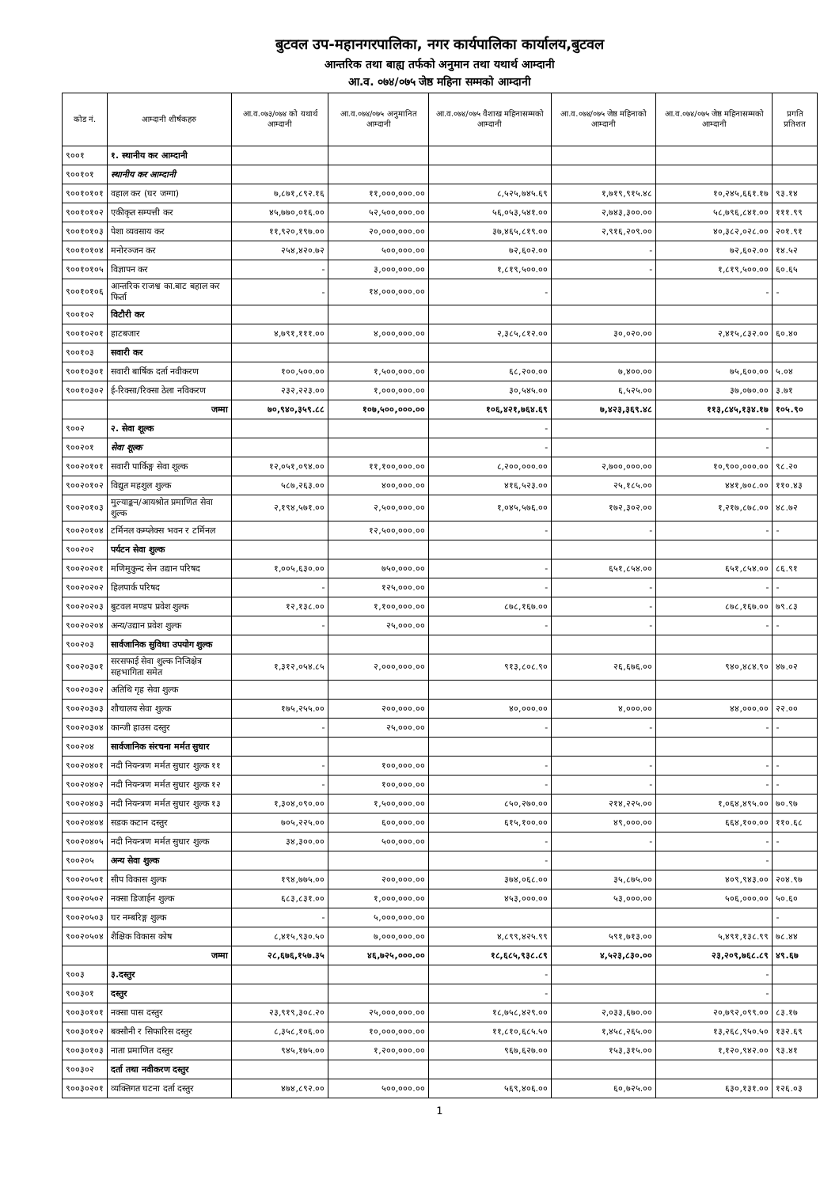बुटवल उप-महानगरपालिका, नगर कार्यपालिका कार्यालय,बुटवल
आन्तरिक तथा बाह्य तर्फको अनुमान तथा यथार्थ आम्दानी
आ.व. ०७४/०७५ जेष्ठ महिना सम्मको आम्दानी
| कोड नं. | आम्दानी शीर्षकहरु | आ.व.०७३/०७४ को यथार्थ आम्दानी | आ.व.०७४/०७५ अनुमानित आम्दानी | आ.व.०७४/०७५ वैशाख महिनासम्मको आम्दानी | आ.व.०७४/०७५ जेष्ठ महिनाको आम्दानी | आ.व.०७४/०७५ जेष्ठ महिनासम्मको आम्दानी | प्रगति प्रतिशत |
| --- | --- | --- | --- | --- | --- | --- | --- |
| ९००१ | १. स्थानीय कर आम्दानी | | | | | | |
| ९००१०१ | स्थानीय कर आम्दानी | | | | | | |
| ९००१०१०१ | वहाल कर (घर जग्गा) | ७,८७१,८९२.१६ | ११,०००,०००.०० | ८,५२५,७४५.६९ | १,७१९,९१५.४८ | १०,२४५,६६१.१७ | ९३.१४ |
| ९००१०१०२ | एकीकृत सम्पत्ती कर | ४५,७७०,०१६.०० | ५२,५००,०००.०० | ५६,०५३,५४१.०० | २,७४३,३००.०० | ५८,७९६,८४१.०० | १११.९९ |
| ९००१०१०३ | पेशा व्यवसाय कर | ११,९२०,१९७.०० | २०,०००,०००.०० | ३७,४६५,८१९.०० | २,९१६,२०९.०० | ४०,३८२,०२८.०० | २०१.९१ |
| ९००१०१०४ | मनोरञ्जन कर | २५४,४२०.७२ | ५००,०००.०० | ७२,६०२.०० | - | ७२,६०२.०० | १४.५२ |
| ९००१०१०५ | विज्ञापन कर | - | ३,०००,०००.०० | १,८१९,५००.०० | - | १,८१९,५००.०० | ६०.६५ |
| ९००१०१०६ | आन्तरिक राजश्व का.बाट बहाल कर फिर्ता | - | १४,०००,०००.०० | - | | - | - |
| ९००१०२ | विटौरी कर | | | | | | |
| ९००१०२०१ | हाटबजार | ४,७९१,१११.०० | ४,०००,०००.०० | २,३८५,८१२.०० | ३०,०२०.०० | २,४१५,८३२.०० | ६०.४० |
| ९००१०३ | सवारी कर | | | | | | |
| ९००१०३०१ | सवारी बार्षिक दर्ता नवीकरण | १००,५००.०० | १,५००,०००.०० | ६८,२००.०० | ७,४००.०० | ७५,६००.०० | ५.०४ |
| ९००१०३०२ | ई-रिक्सा/रिक्सा ठेला नविकरण | २३२,२२३.०० | १,०००,०००.०० | ३०,५४५.०० | ६,५२५.०० | ३७,०७०.०० | ३.७१ |
| | जम्मा | ७०,९४०,३५९.८८ | १०७,५००,०००.०० | १०६,४२१,७६४.६९ | ७,४२३,३६९.४८ | ११३,८४५,१३४.१७ | १०५.९० |
| ९००२ | २. सेवा शूल्क | | | - | | - | |
| ९००२०१ | सेवा शूल्क | | | - | | - | |
| ९००२०१०१ | सवारी पार्किङ्ग सेवा शूल्क | १२,०५१,०९४.०० | ११,१००,०००.०० | ८,२००,०००.०० | २,७००,०००.०० | १०,९००,०००.०० | ९८.२० |
| ९००२०१०२ | विद्युत महशुल शुल्क | ५८७,२६३.०० | ४००,०००.०० | ४१६,५२३.०० | २५,१८५.०० | ४४१,७०८.०० | ११०.४३ |
| ९००२०१०३ | मुल्याङ्कन/आयश्रोत प्रमाणित सेवा शुल्क | २,१९४,५७१.०० | २,५००,०००.०० | १,०४५,५७६.०० | १७२,३०२.०० | १,२१७,८७८.०० | ४८.७२ |
| ९००२०१०४ | टर्मिनल कम्प्लेक्स भवन र टर्मिनल | | १२,५००,०००.०० | - | - | - | - |
| ९००२०२ | पर्यटन सेवा शुल्क | | | | | | |
| ९००२०२०१ | मणिमुकुन्द सेन उद्यान परिषद | १,००५,६३०.०० | ७५०,०००.०० | - | ६५१,८५४.०० | ६५१,८५४.०० | ८६.९१ |
| ९००२०२०२ | हिलपार्क परिषद | - | १२५,०००.०० | - | - | - | - |
| ९००२०२०३ | बुटवल मण्डप प्रवेश शुल्क | १२,१३८.०० | १,१००,०००.०० | ८७८,१६७.०० | - | ८७८,१६७.०० | ७९.८३ |
| ९००२०२०४ | अन्य/उद्यान प्रवेश शुल्क | - | २५,०००.०० | - | - | - | - |
| ९००२०३ | सार्वजानिक सुविधा उपयोग शुल्क | | | | | | |
| ९००२०३०१ | सरसफाई सेवा शुल्क निजिक्षेत्र सहभागिता समेत | १,३१२,०५४.८५ | २,०००,०००.०० | ९१३,८०८.९० | २६,६७६.०० | ९४०,४८४.९० | ४७.०२ |
| ९००२०३०२ | अतिथि गृह सेवा शुल्क | | | | | | |
| ९००२०३०३ | शौचालय सेवा शुल्क | १७५,२५५.०० | २००,०००.०० | ४०,०००.०० | ४,०००.०० | ४४,०००.०० | २२.०० |
| ९००२०३०४ | कान्जी हाउस दस्तुर | - | २५,०००.०० | - | - | - | - |
| ९००२०४ | सार्वजानिक संरचना मर्मत सुधार | | | | | | |
| ९००२०४०१ | नदी नियन्त्रण मर्मत सुधार शुल्क ११ | - | १००,०००.०० | - | - | - | - |
| ९००२०४०२ | नदी नियन्त्रण मर्मत सुधार शुल्क १२ | - | १००,०००.०० | - | - | - | - |
| ९००२०४०३ | नदी नियन्त्रण मर्मत सुधार शुल्क १३ | १,३०४,०९०.०० | १,५००,०००.०० | ८५०,२७०.०० | २१४,२२५.०० | १,०६४,४९५.०० | ७०.९७ |
| ९००२०४०४ | सडक कटान दस्तुर | ७०५,२२५.०० | ६००,०००.०० | ६१५,१००.०० | ४९,०००.०० | ६६४,१००.०० | ११०.६८ |
| ९००२०४०५ | नदी नियन्त्रण मर्मत सुधार शुल्क | ३४,३००.०० | ५००,०००.०० | - | - | - | - |
| ९००२०५ | अन्य सेवा शुल्क | | | - | | - | |
| ९००२०५०१ | सीप विकास शुल्क | १९४,७७५.०० | २००,०००.०० | ३७४,०६८.०० | ३५,८७५.०० | ४०९,९४३.०० | २०४.९७ |
| ९००२०५०२ | नक्सा डिजाईन शुल्क | ६८३,८३१.०० | १,०००,०००.०० | ४५३,०००.०० | ५३,०००.०० | ५०६,०००.०० | ५०.६० |
| ९००२०५०३ | घर नम्बरिङ्ग शुल्क | - | ५,०००,०००.०० | | | | - |
| ९००२०५०४ | शैक्षिक विकास कोष | ८,४१५,९३०.५० | ७,०००,०००.०० | ४,८९९,४२५.९९ | ५९१,७१३.०० | ५,४९१,१३८.९९ | ७८.४४ |
| | जम्मा | २८,६७६,१५७.३५ | ४६,७२५,०००.०० | १८,६८५,९३८.८९ | ४,५२३,८३०.०० | २३,२०९,७६८.८९ | ४९.६७ |
| ९००३ | ३.दस्तुर | | | - | | - | |
| ९००३०१ | दस्तुर | | | - | | - | |
| ९००३०१०१ | नक्सा पास दस्तुर | २३,९१९,३०८.२० | २५,०००,०००.०० | १८,७५८,४२९.०० | २,०३३,६७०.०० | २०,७९२,०९९.०० | ८३.१७ |
| ९००३०१०२ | बक्सौनी र सिफारिस दस्तुर | ८,३५८,१०६.०० | १०,०००,०००.०० | ११,८१०,६८५.५० | १,४५८,२६५.०० | १३,२६८,९५०.५० | १३२.६९ |
| ९००३०१०३ | नाता प्रमाणित दस्तुर | ९४५,१७५.०० | १,२००,०००.०० | ९६७,६२७.०० | १५३,३१५.०० | १,१२०,९४२.०० | ९३.४१ |
| ९००३०२ | दर्ता तथा नवीकरण दस्तुर | | | | | | |
| ९००३०२०१ | व्यक्तिगत घटना दर्ता दस्तुर | ४७४,८९२.०० | ५००,०००.०० | ५६९,४०६.०० | ६०,७२५.०० | ६३०,१३१.०० | १२६.०३ |
1